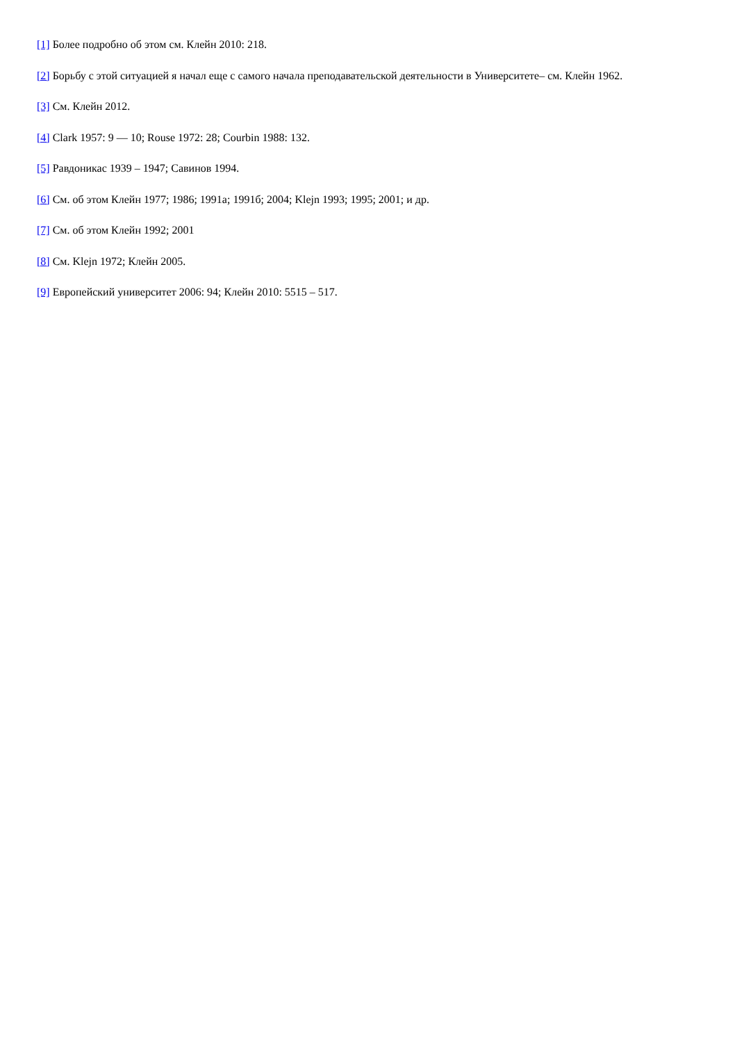[1] Более подробно об этом см. Клейн 2010: 218.
[2] Борьбу с этой ситуацией я начал еще с самого начала преподавательской деятельности в Университете– см. Клейн 1962.
[3] См. Клейн 2012.
[4] Clark 1957: 9 — 10; Rouse 1972: 28; Courbin 1988: 132.
[5] Равдоникас 1939 – 1947; Савинов 1994.
[6] См. об этом Клейн 1977; 1986; 1991а; 1991б; 2004; Klejn 1993; 1995; 2001; и др.
[7] См. об этом Клейн 1992; 2001
[8] См. Klejn 1972; Клейн 2005.
[9] Европейский университет 2006: 94; Клейн 2010: 5515 – 517.